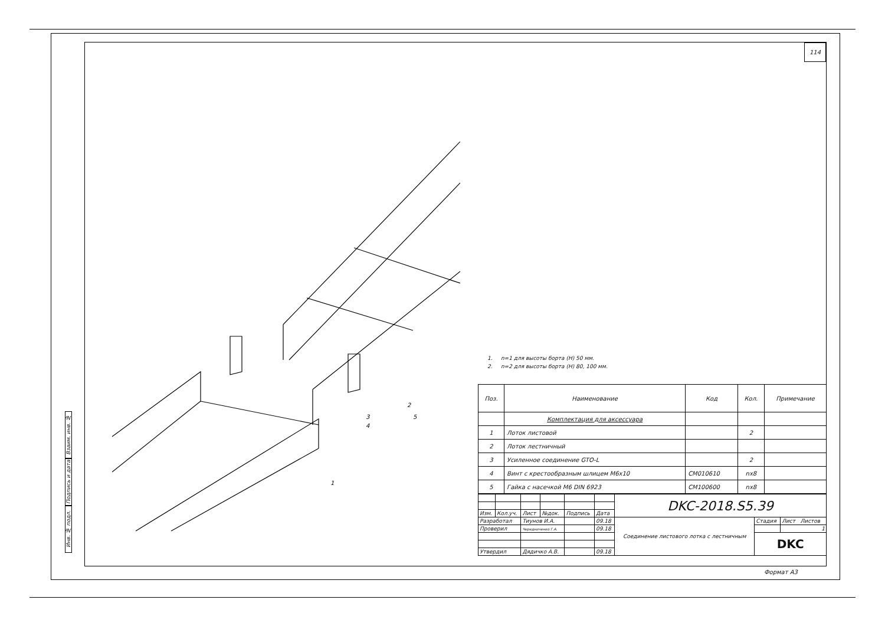Взаим. инв. №
Подпись и дата
Инв. № подл.
114
2
1
3
4
5
1. n=1 для высоты борта (H) 50 мм.
2. n=2 для высоты борта (H) 80, 100 мм.
| Поз. | Наименование | Код | Кол. | Примечание |
| --- | --- | --- | --- | --- |
| | Комплектация для аксессуара | | | |
| 1 | Лоток листовой | | 2 | |
| 2 | Лоток лестничный | | | |
| 3 | Усиленное соединение GTO-L | | 2 | |
| 4 | Винт с крестообразным шлицем M6x10 | CM010610 | nx8 | |
| 5 | Гайка с насечкой M6 DIN 6923 | CM100600 | nx8 | |
| | | | | | | DKC-2018.S5.39 | | |
| Изм. | Кол.уч. | Лист | №док. | Подпись | Дата | | | |
| Разработал | | Тиунов И.А. | | | 09.18 | Соединение листового лотка с лестничным | Стадия | Лист Листов |
| Проверил | | Чередниченко Г.А. | | | 09.18 | | | 1 |
| | | | | | | | DKC | |
| Утвердил | | Дядичко А.В. | | | 09.18 | | | |
Формат А3